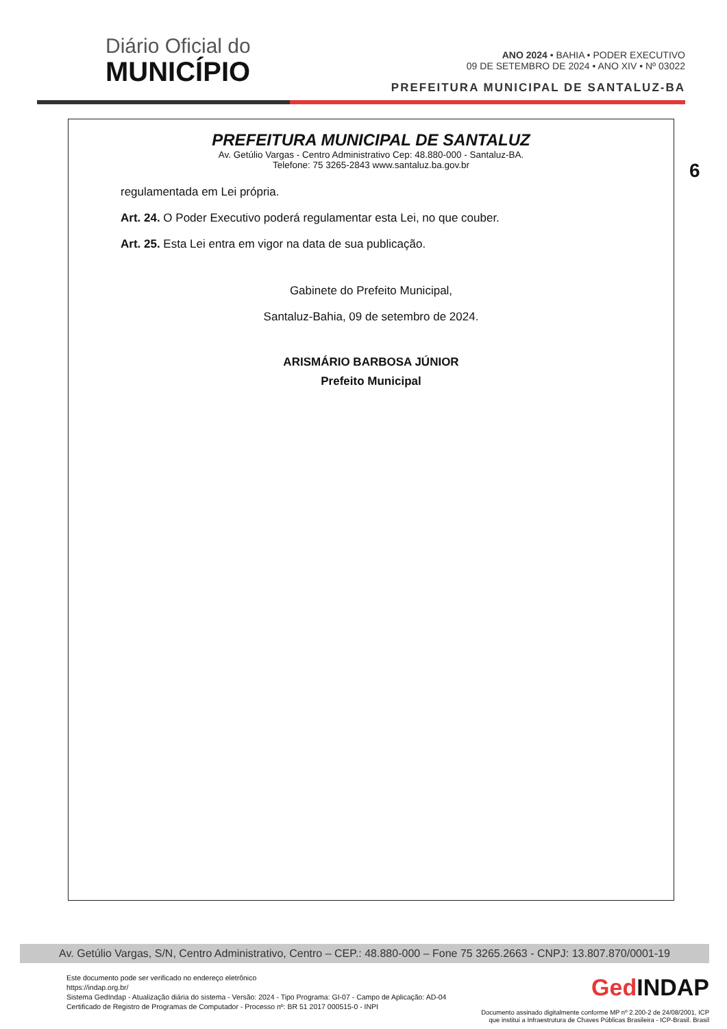Diário Oficial do
MUNICÍPIO
ANO 2024 • BAHIA • PODER EXECUTIVO
09 DE SETEMBRO DE 2024 • ANO XIV • Nº 03022
PREFEITURA MUNICIPAL DE SANTALUZ-BA
6
PREFEITURA MUNICIPAL DE SANTALUZ
Av. Getúlio Vargas - Centro Administrativo Cep: 48.880-000 - Santaluz-BA.
Telefone: 75 3265-2843 www.santaluz.ba.gov.br
regulamentada em Lei própria.
Art. 24. O Poder Executivo poderá regulamentar esta Lei, no que couber.
Art. 25. Esta Lei entra em vigor na data de sua publicação.
Gabinete do Prefeito Municipal,
Santaluz-Bahia, 09 de setembro de 2024.
ARISMÁRIO BARBOSA JÚNIOR
Prefeito Municipal
Av. Getúlio Vargas, S/N, Centro Administrativo, Centro – CEP.: 48.880-000 – Fone 75 3265.2663 - CNPJ: 13.807.870/0001-19
Este documento pode ser verificado no endereço eletrônico
https://indap.org.br/
Sistema GedIndap - Atualização diária do sistema - Versão: 2024 - Tipo Programa: GI-07 - Campo de Aplicação: AD-04
Certificado de Registro de Programas de Computador - Processo nº: BR 51 2017 000515-0 - INPI
Ged INDAP
Documento assinado digitalmente conforme MP nº 2.200-2 de 24/08/2001, ICP
que institui a Infraestrutura de Chaves Públicas Brasileira - ICP-Brasil. Brasil